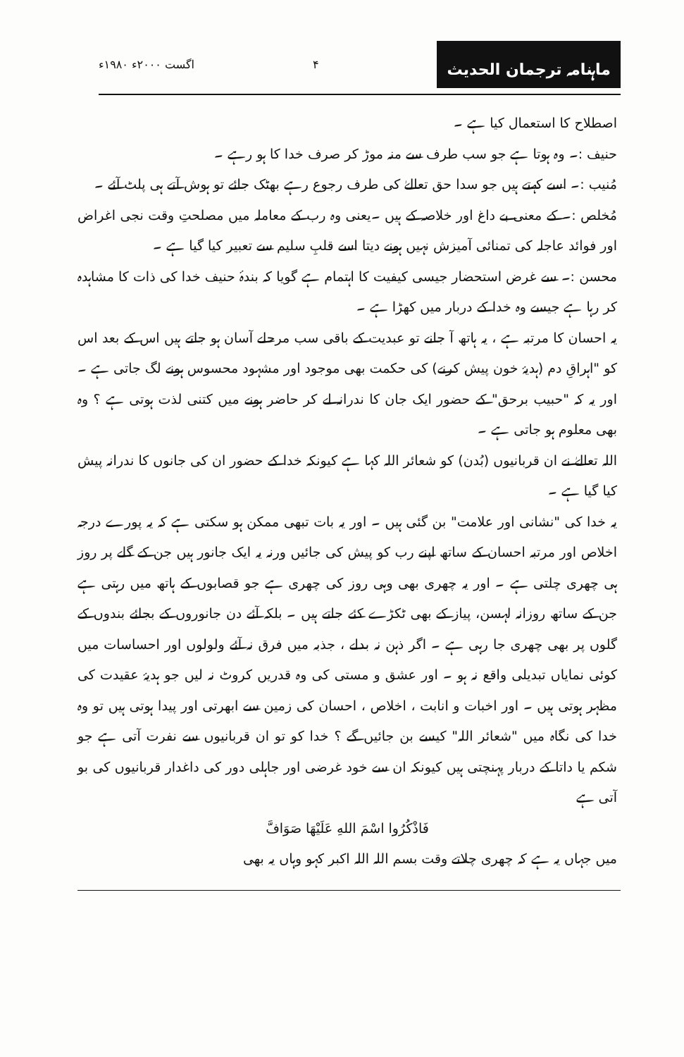ماہنامہ ترجمان الحدیث
۴ اگست ۲۰۰۰ء ۱۹۸۰ء
اصطلاح کا استعمال کیا ہے ۔
حنیف :۔ وہ ہوتا ہے جو سب طرف سے منہ موڑ کر صرف خدا کا ہو رہے ۔
مُنیب :۔ اسے کہتے ہیں جو سدا حق تعالےٰ کی طرف رجوع رہے بھٹک جائے تو ہوش آتے ہی پلٹ آئے ۔
مُخلص :۔ کے معنی بے داغ اور خلاصہ کے ہیں ۔یعنی وہ رب کے معاملہ میں مصلحتِ وقت نجی اغراض اور فوائد عاجلہ کی تمنائی آمیزش نہیں ہونے دیتا اسے قلبِ سلیم سے تعبیر کیا گیا ہے ۔
محسن :۔ سے غرض استحضار جیسی کیفیت کا اہتمام ہے گویا کہ بندۂ حنیف خدا کی ذات کا مشاہدہ کر رہا ہے جیسے وہ خدا کے دربار میں کھڑا ہے ۔
یہ احسان کا مرتبہ ہے ، یہ ہاتھ آ جانے تو عبدیت کے باقی سب مرحلے آسان ہو جاتے ہیں اس کے بعد اس کو "اہراقِ دم (ہدیۂ خون پیش کرنے) کی حکمت بھی موجود اور مشہود محسوس ہونے لگ جاتی ہے ۔ اور یہ کہ "حبیب برحق" کے حضور ایک جان کا ندرانہ لے کر حاضر ہونے میں کتنی لذت ہوتی ہے ؟ وہ بھی معلوم ہو جاتی ہے ۔
اللہ تعالےٰ نے ان قربانیوں (بُدن) کو شعائر اللہ کہا ہے کیونکہ خدا کے حضور ان کی جانوں کا ندرانہ پیش کیا گیا ہے ۔
یہ خدا کی "نشانی اور علامت" بن گئی ہیں ۔ اور یہ بات تبھی ممکن ہو سکتی ہے کہ یہ پورے درجہ اخلاص اور مرتبہ احسان کے ساتھ اپنے رب کو پیش کی جائیں ورنہ یہ ایک جانور ہیں جن کے گلے پر روز ہی چھری چلتی ہے ۔ اور یہ چھری بھی وہی روز کی چھری ہے جو قصابوں کے ہاتھ میں رہتی ہے جن کے ساتھ روزانہ لہسن، پیاز کے بھی ٹکڑے کئے جاتے ہیں ۔ بلکہ آئے دن جانوروں کے بجائے بندوں کے گلوں پر بھی چھری جا رہی ہے ۔ اگر ذہن نہ بدلے ، جذبہ میں فرق نہ آئے ولولوں اور احساسات میں کوئی نمایاں تبدیلی واقع نہ ہو ۔ اور عشق و مستی کی وہ قدریں کروٹ نہ لیں جو ہدیۂ عقیدت کی مظہر ہوتی ہیں ۔ اور اخبات و انابت ، اخلاص ، احسان کی زمین سے ابھرتی اور پیدا ہوتی ہیں تو وہ خدا کی نگاہ میں "شعائر اللہ" کیسے بن جائیں گے ؟ خدا کو تو ان قربانیوں سے نفرت آتی ہے جو شکم یا داتا کے دربار پہنچتی ہیں کیونکہ ان سے خود غرضی اور جاہلی دور کی داغدار قربانیوں کی بو آتی ہے
فَاذْكُرُوا اسْمَ اللهِ عَلَيْهَا صَوَافَّ
میں جہاں یہ ہے کہ چھری چلاتے وقت بسم اللہ اللہ اکبر کہو وہاں یہ بھی